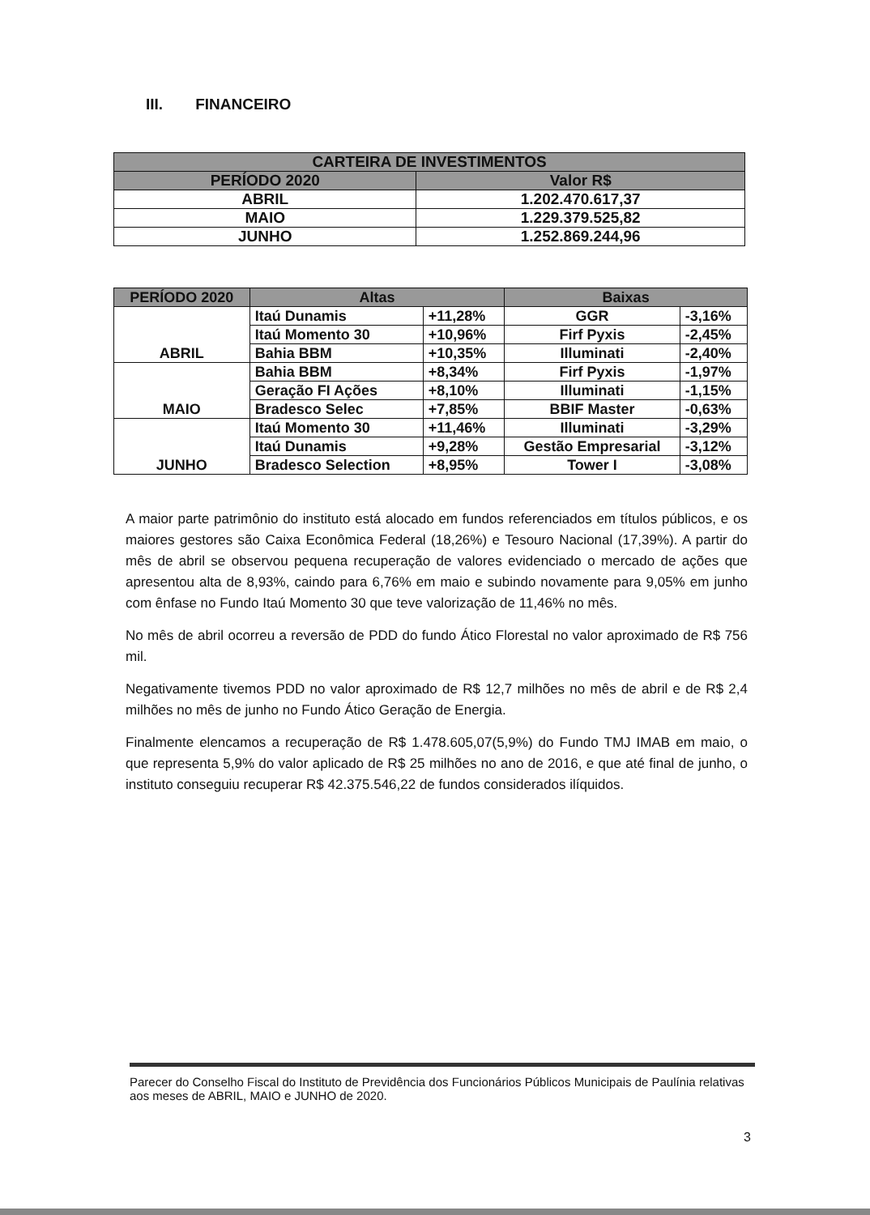III. FINANCEIRO
| CARTEIRA DE INVESTIMENTOS | |
| --- | --- |
| PERÍODO 2020 | Valor R$ |
| ABRIL | 1.202.470.617,37 |
| MAIO | 1.229.379.525,82 |
| JUNHO | 1.252.869.244,96 |
| PERÍODO 2020 | Altas | | Baixas | |
| --- | --- | --- | --- | --- |
| ABRIL | Itaú Dunamis | +11,28% | GGR | -3,16% |
| | Itaú Momento 30 | +10,96% | Firf Pyxis | -2,45% |
| | Bahia BBM | +10,35% | Illuminati | -2,40% |
| MAIO | Bahia BBM | +8,34% | Firf Pyxis | -1,97% |
| | Geração FI Ações | +8,10% | Illuminati | -1,15% |
| | Bradesco Selec | +7,85% | BBIF Master | -0,63% |
| JUNHO | Itaú Momento 30 | +11,46% | Illuminati | -3,29% |
| | Itaú Dunamis | +9,28% | Gestão Empresarial | -3,12% |
| | Bradesco Selection | +8,95% | Tower I | -3,08% |
A maior parte patrimônio do instituto está alocado em fundos referenciados em títulos públicos, e os maiores gestores são Caixa Econômica Federal (18,26%) e Tesouro Nacional (17,39%). A partir do mês de abril se observou pequena recuperação de valores evidenciado o mercado de ações que apresentou alta de 8,93%, caindo para 6,76% em maio e subindo novamente para 9,05% em junho com ênfase no Fundo Itaú Momento 30 que teve valorização de 11,46% no mês.
No mês de abril ocorreu a reversão de PDD do fundo Ático Florestal no valor aproximado de R$ 756 mil.
Negativamente tivemos PDD no valor aproximado de R$ 12,7 milhões no mês de abril e de R$ 2,4 milhões no mês de junho no Fundo Ático Geração de Energia.
Finalmente elencamos a recuperação de R$ 1.478.605,07(5,9%) do Fundo TMJ IMAB em maio, o que representa 5,9% do valor aplicado de R$ 25 milhões no ano de 2016, e que até final de junho, o instituto conseguiu recuperar R$ 42.375.546,22 de fundos considerados ilíquidos.
Parecer do Conselho Fiscal do Instituto de Previdência dos Funcionários Públicos Municipais de Paulínia relativas aos meses de ABRIL, MAIO e JUNHO de 2020.
3